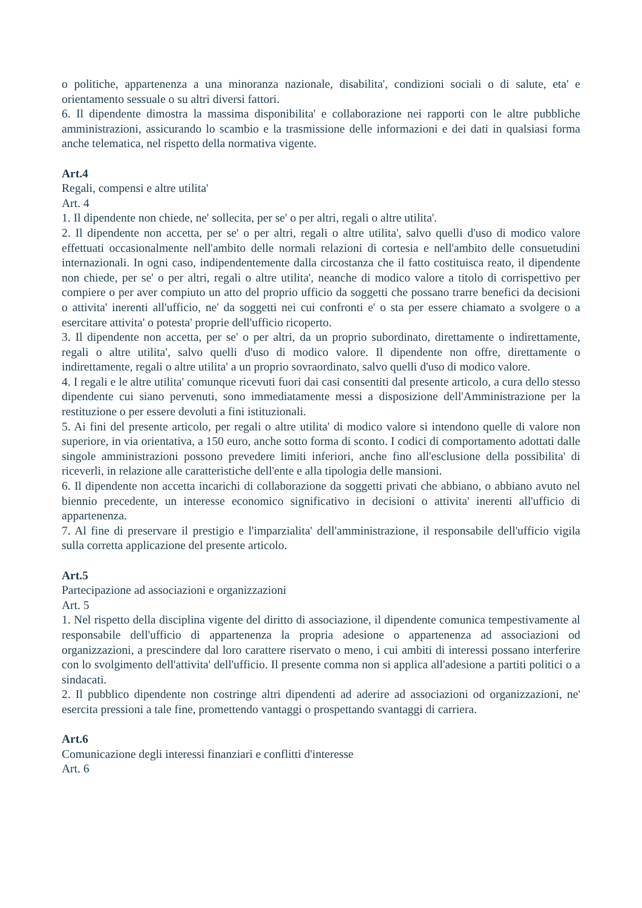o politiche, appartenenza a una minoranza nazionale, disabilita', condizioni sociali o di salute, eta' e orientamento sessuale o su altri diversi fattori.
6. Il dipendente dimostra la massima disponibilita' e collaborazione nei rapporti con le altre pubbliche amministrazioni, assicurando lo scambio e la trasmissione delle informazioni e dei dati in qualsiasi forma anche telematica, nel rispetto della normativa vigente.
Art.4
Regali, compensi e altre utilita'
Art. 4
1. Il dipendente non chiede, ne' sollecita, per se' o per altri, regali o altre utilita'.
2. Il dipendente non accetta, per se' o per altri, regali o altre utilita', salvo quelli d'uso di modico valore effettuati occasionalmente nell'ambito delle normali relazioni di cortesia e nell'ambito delle consuetudini internazionali. In ogni caso, indipendentemente dalla circostanza che il fatto costituisca reato, il dipendente non chiede, per se' o per altri, regali o altre utilita', neanche di modico valore a titolo di corrispettivo per compiere o per aver compiuto un atto del proprio ufficio da soggetti che possano trarre benefici da decisioni o attivita' inerenti all'ufficio, ne' da soggetti nei cui confronti e' o sta per essere chiamato a svolgere o a esercitare attivita' o potesta' proprie dell'ufficio ricoperto.
3. Il dipendente non accetta, per se' o per altri, da un proprio subordinato, direttamente o indirettamente, regali o altre utilita', salvo quelli d'uso di modico valore. Il dipendente non offre, direttamente o indirettamente, regali o altre utilita' a un proprio sovraordinato, salvo quelli d'uso di modico valore.
4. I regali e le altre utilita' comunque ricevuti fuori dai casi consentiti dal presente articolo, a cura dello stesso dipendente cui siano pervenuti, sono immediatamente messi a disposizione dell'Amministrazione per la restituzione o per essere devoluti a fini istituzionali.
5. Ai fini del presente articolo, per regali o altre utilita' di modico valore si intendono quelle di valore non superiore, in via orientativa, a 150 euro, anche sotto forma di sconto. I codici di comportamento adottati dalle singole amministrazioni possono prevedere limiti inferiori, anche fino all'esclusione della possibilita' di riceverli, in relazione alle caratteristiche dell'ente e alla tipologia delle mansioni.
6. Il dipendente non accetta incarichi di collaborazione da soggetti privati che abbiano, o abbiano avuto nel biennio precedente, un interesse economico significativo in decisioni o attivita' inerenti all'ufficio di appartenenza.
7. Al fine di preservare il prestigio e l'imparzialita' dell'amministrazione, il responsabile dell'ufficio vigila sulla corretta applicazione del presente articolo.
Art.5
Partecipazione ad associazioni e organizzazioni
Art. 5
1. Nel rispetto della disciplina vigente del diritto di associazione, il dipendente comunica tempestivamente al responsabile dell'ufficio di appartenenza la propria adesione o appartenenza ad associazioni od organizzazioni, a prescindere dal loro carattere riservato o meno, i cui ambiti di interessi possano interferire con lo svolgimento dell'attivita' dell'ufficio. Il presente comma non si applica all'adesione a partiti politici o a sindacati.
2. Il pubblico dipendente non costringe altri dipendenti ad aderire ad associazioni od organizzazioni, ne' esercita pressioni a tale fine, promettendo vantaggi o prospettando svantaggi di carriera.
Art.6
Comunicazione degli interessi finanziari e conflitti d'interesse
Art. 6